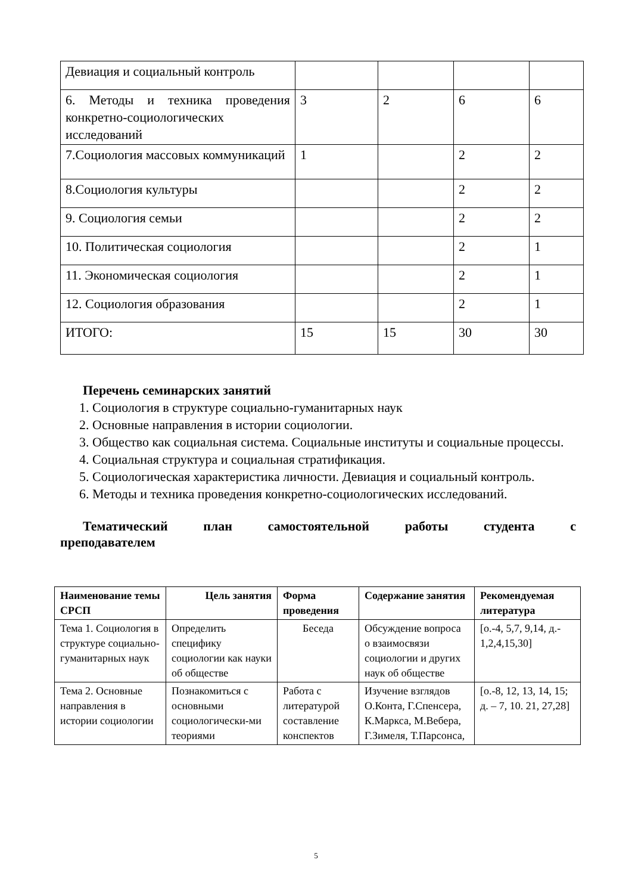| Девиация и социальный контроль | | | | |
| 6. Методы и техника проведения конкретно-социологических исследований | 3 | 2 | 6 | 6 |
| 7.Социология массовых коммуникаций | 1 | | 2 | 2 |
| 8.Социология культуры | | | 2 | 2 |
| 9. Социология семьи | | | 2 | 2 |
| 10. Политическая социология | | | 2 | 1 |
| 11. Экономическая социология | | | 2 | 1 |
| 12. Социология образования | | | 2 | 1 |
| ИТОГО: | 15 | 15 | 30 | 30 |
Перечень семинарских занятий
1. Социология в структуре социально-гуманитарных наук
2. Основные направления в истории социологии.
3. Общество как социальная система. Социальные институты и социальные процессы.
4. Социальная структура и социальная стратификация.
5. Социологическая характеристика личности. Девиация и социальный контроль.
6. Методы и техника проведения конкретно-социологических исследований.
Тематический план самостоятельной работы студента с
преподавателем
| Наименование темы СРСП | Цель занятия | Форма проведения | Содержание занятия | Рекомендуемая литература |
| --- | --- | --- | --- | --- |
| Тема 1. Социология в структуре социально-гуманитарных наук | Определить специфику социологии как науки об обществе | Беседа | Обсуждение вопроса о взаимосвязи социологии и других наук об обществе | [о.-4, 5,7, 9,14, д.- 1,2,4,15,30] |
| Тема 2. Основные направления в истории социологии | Познакомиться с основными социологически-ми теориями | Работа с литературой составление конспектов | Изучение взглядов О.Конта, Г.Спенсера, К.Маркса, М.Вебера, Г.Зимеля, Т.Парсонса, | [о.-8, 12, 13, 14, 15; д. – 7, 10. 21, 27,28] |
5